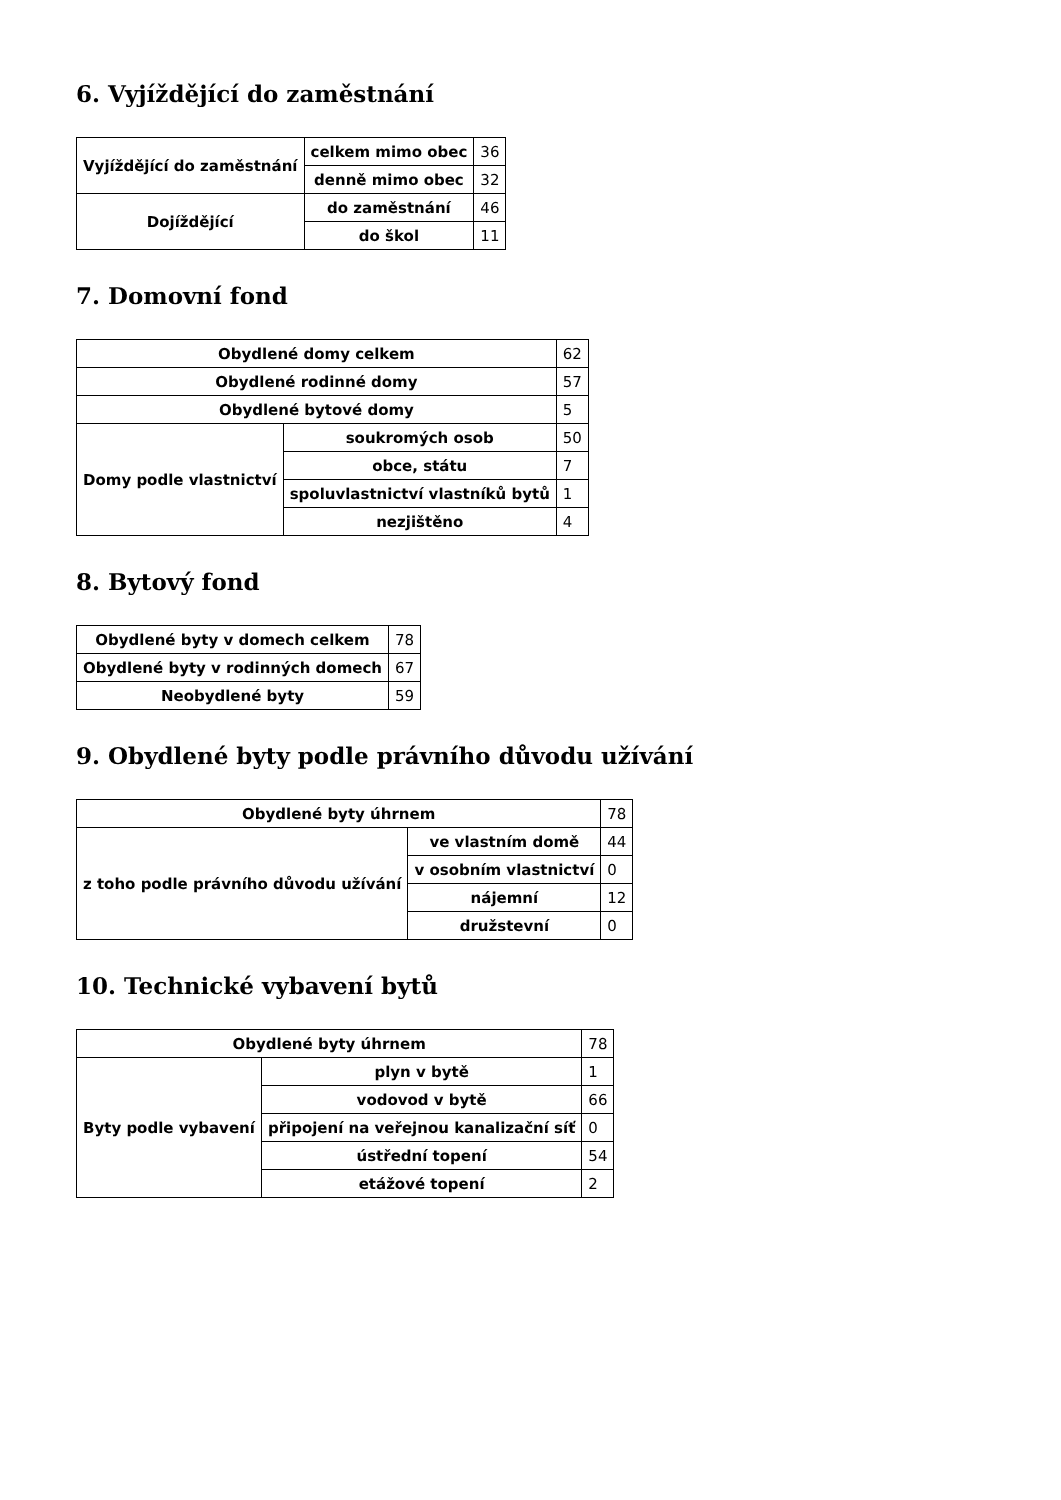6. Vyjíždějící do zaměstnání
| Vyjíždějící do zaměstnání | celkem mimo obec | 36 |
| | denně mimo obec | 32 |
| Dojíždějící | do zaměstnání | 46 |
| | do škol | 11 |
7. Domovní fond
| Obydlené domy celkem | | 62 |
| Obydlené rodinné domy | | 57 |
| Obydlené bytové domy | | 5 |
| Domy podle vlastnictví | soukromých osob | 50 |
| | obce, státu | 7 |
| | spoluvlastnictví vlastníků bytů | 1 |
| | nezjištěno | 4 |
8. Bytový fond
| Obydlené byty v domech celkem | 78 |
| Obydlené byty v rodinných domech | 67 |
| Neobydlené byty | 59 |
9. Obydlené byty podle právního důvodu užívání
| Obydlené byty úhrnem | | 78 |
| z toho podle právního důvodu užívání | ve vlastním domě | 44 |
| | v osobním vlastnictví | 0 |
| | nájemní | 12 |
| | družstevní | 0 |
10. Technické vybavení bytů
| Obydlené byty úhrnem | | 78 |
| Byty podle vybavení | plyn v bytě | 1 |
| | vodovod v bytě | 66 |
| | připojení na veřejnou kanalizační síť | 0 |
| | ústřední topení | 54 |
| | etážové topení | 2 |